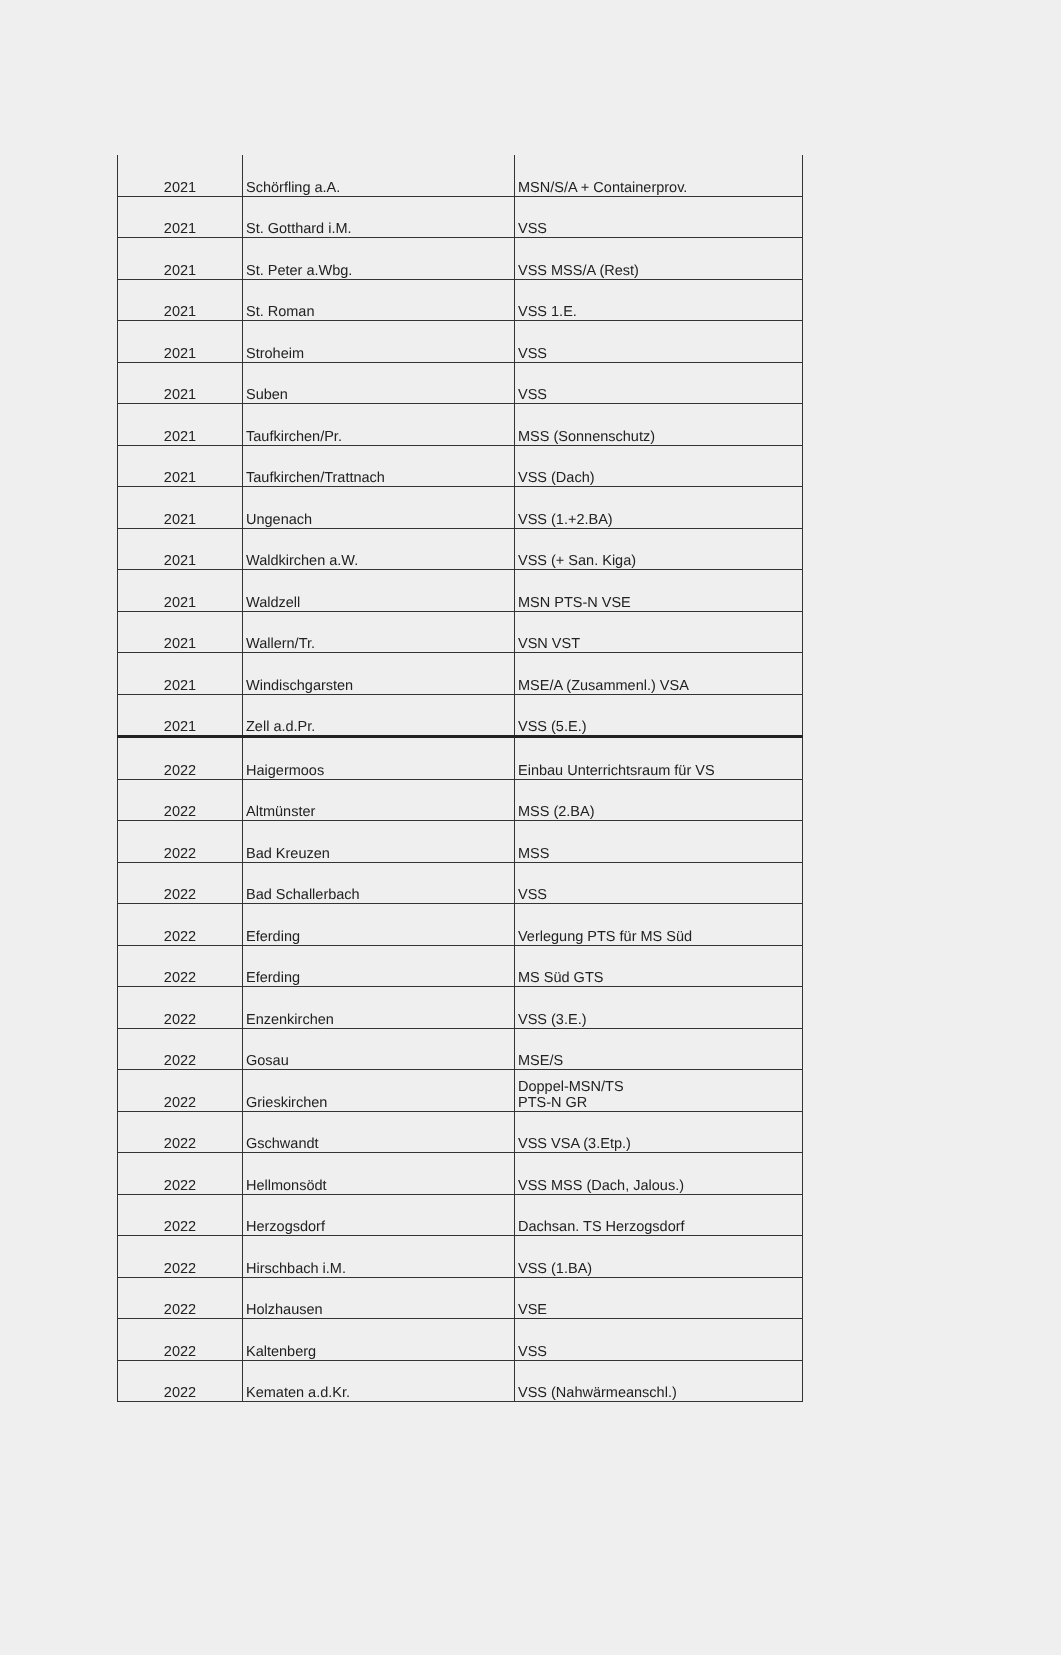| 2021 | Schörfling a.A. | MSN/S/A + Containerprov. |
| 2021 | St. Gotthard i.M. | VSS |
| 2021 | St. Peter a.Wbg. | VSS MSS/A (Rest) |
| 2021 | St. Roman | VSS 1.E. |
| 2021 | Stroheim | VSS |
| 2021 | Suben | VSS |
| 2021 | Taufkirchen/Pr. | MSS (Sonnenschutz) |
| 2021 | Taufkirchen/Trattnach | VSS (Dach) |
| 2021 | Ungenach | VSS (1.+2.BA) |
| 2021 | Waldkirchen a.W. | VSS (+ San. Kiga) |
| 2021 | Waldzell | MSN PTS-N VSE |
| 2021 | Wallern/Tr. | VSN VST |
| 2021 | Windischgarsten | MSE/A (Zusammenl.) VSA |
| 2021 | Zell a.d.Pr. | VSS (5.E.) |
| 2022 | Haigermoos | Einbau Unterrichtsraum für VS |
| 2022 | Altmünster | MSS (2.BA) |
| 2022 | Bad Kreuzen | MSS |
| 2022 | Bad Schallerbach | VSS |
| 2022 | Eferding | Verlegung PTS für MS Süd |
| 2022 | Eferding | MS Süd GTS |
| 2022 | Enzenkirchen | VSS (3.E.) |
| 2022 | Gosau | MSE/S |
| 2022 | Grieskirchen | Doppel-MSN/TS PTS-N GR |
| 2022 | Gschwandt | VSS VSA (3.Etp.) |
| 2022 | Hellmonsödt | VSS MSS (Dach, Jalous.) |
| 2022 | Herzogsdorf | Dachsan. TS Herzogsdorf |
| 2022 | Hirschbach i.M. | VSS (1.BA) |
| 2022 | Holzhausen | VSE |
| 2022 | Kaltenberg | VSS |
| 2022 | Kematen a.d.Kr. | VSS (Nahwärmeanschl.) |